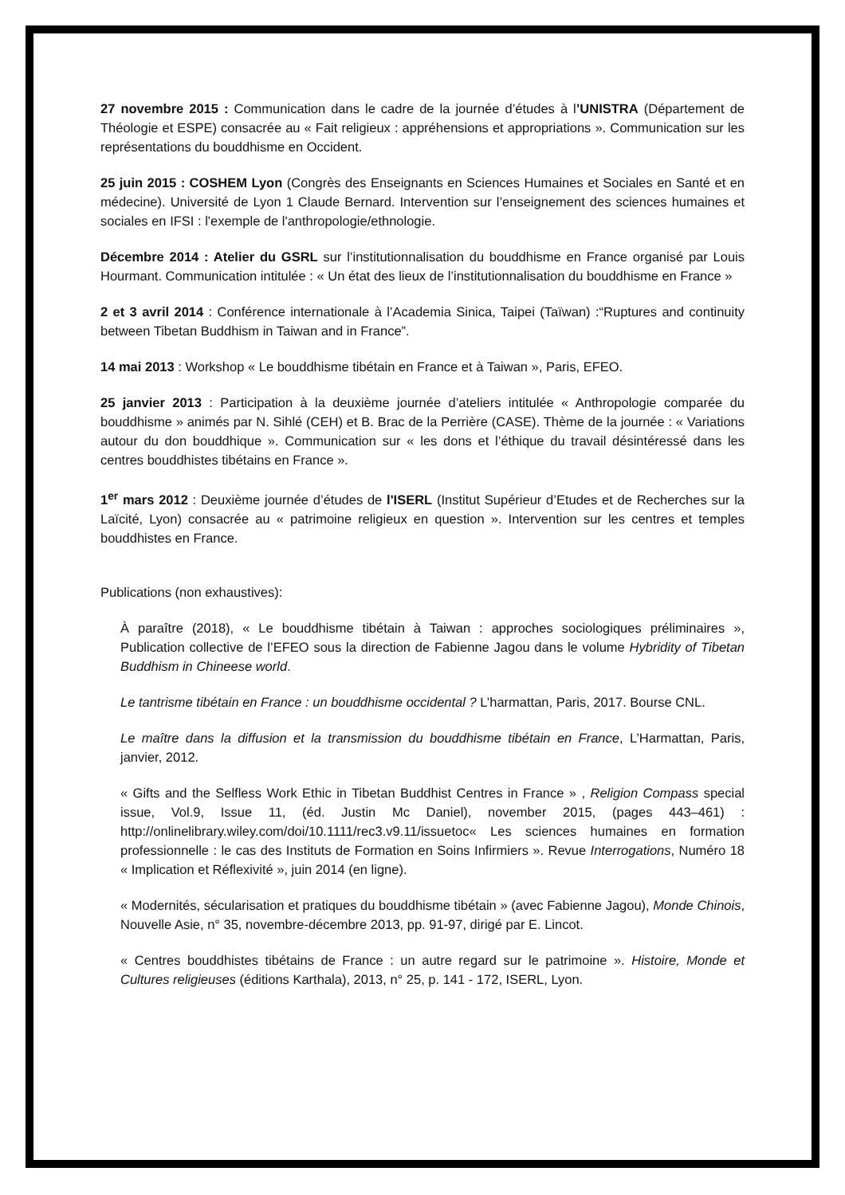27 novembre 2015 : Communication dans le cadre de la journée d’études à l’UNISTRA (Département de Théologie et ESPE) consacrée au « Fait religieux : appréhensions et appropriations ». Communication sur les représentations du bouddhisme en Occident.
25 juin 2015 : COSHEM Lyon (Congrès des Enseignants en Sciences Humaines et Sociales en Santé et en médecine). Université de Lyon 1 Claude Bernard. Intervention sur l’enseignement des sciences humaines et sociales en IFSI : l'exemple de l'anthropologie/ethnologie.
Décembre 2014 : Atelier du GSRL sur l’institutionnalisation du bouddhisme en France organisé par Louis Hourmant. Communication intitulée : « Un état des lieux de l’institutionnalisation du bouddhisme en France »
2 et 3 avril 2014 : Conférence internationale à l’Academia Sinica, Taipei (Taïwan) :“Ruptures and continuity between Tibetan Buddhism in Taiwan and in France”.
14 mai 2013 : Workshop « Le bouddhisme tibétain en France et à Taiwan », Paris, EFEO.
25 janvier 2013 : Participation à la deuxième journée d’ateliers intitulée « Anthropologie comparée du bouddhisme » animés par N. Sihlé (CEH) et B. Brac de la Perrière (CASE). Thème de la journée : « Variations autour du don bouddhique ». Communication sur « les dons et l’éthique du travail désintéressé dans les centres bouddhistes tibétains en France ».
1<sup>er</sup> mars 2012 : Deuxième journée d’études de l'ISERL (Institut Supérieur d’Etudes et de Recherches sur la Laïcité, Lyon) consacrée au « patrimoine religieux en question ». Intervention sur les centres et temples bouddhistes en France.
Publications (non exhaustives):
À paraître (2018), « Le bouddhisme tibétain à Taiwan : approches sociologiques préliminaires », Publication collective de l’EFEO sous la direction de Fabienne Jagou dans le volume Hybridity of Tibetan Buddhism in Chineese world.
Le tantrisme tibétain en France : un bouddhisme occidental ? L’harmattan, Paris, 2017. Bourse CNL.
Le maître dans la diffusion et la transmission du bouddhisme tibétain en France, L’Harmattan, Paris, janvier, 2012.
« Gifts and the Selfless Work Ethic in Tibetan Buddhist Centres in France » , Religion Compass special issue, Vol.9, Issue 11, (éd. Justin Mc Daniel), november 2015, (pages 443–461) : http://onlinelibrary.wiley.com/doi/10.1111/rec3.v9.11/issuetoc« Les sciences humaines en formation professionnelle : le cas des Instituts de Formation en Soins Infirmiers ». Revue Interrogations, Numéro 18 « Implication et Réflexivité », juin 2014 (en ligne).
« Modernités, sécularisation et pratiques du bouddhisme tibétain » (avec Fabienne Jagou), Monde Chinois, Nouvelle Asie, n° 35, novembre-décembre 2013, pp. 91-97, dirigé par E. Lincot.
« Centres bouddhistes tibétains de France : un autre regard sur le patrimoine ». Histoire, Monde et Cultures religieuses (éditions Karthala), 2013, n° 25, p. 141 - 172, ISERL, Lyon.